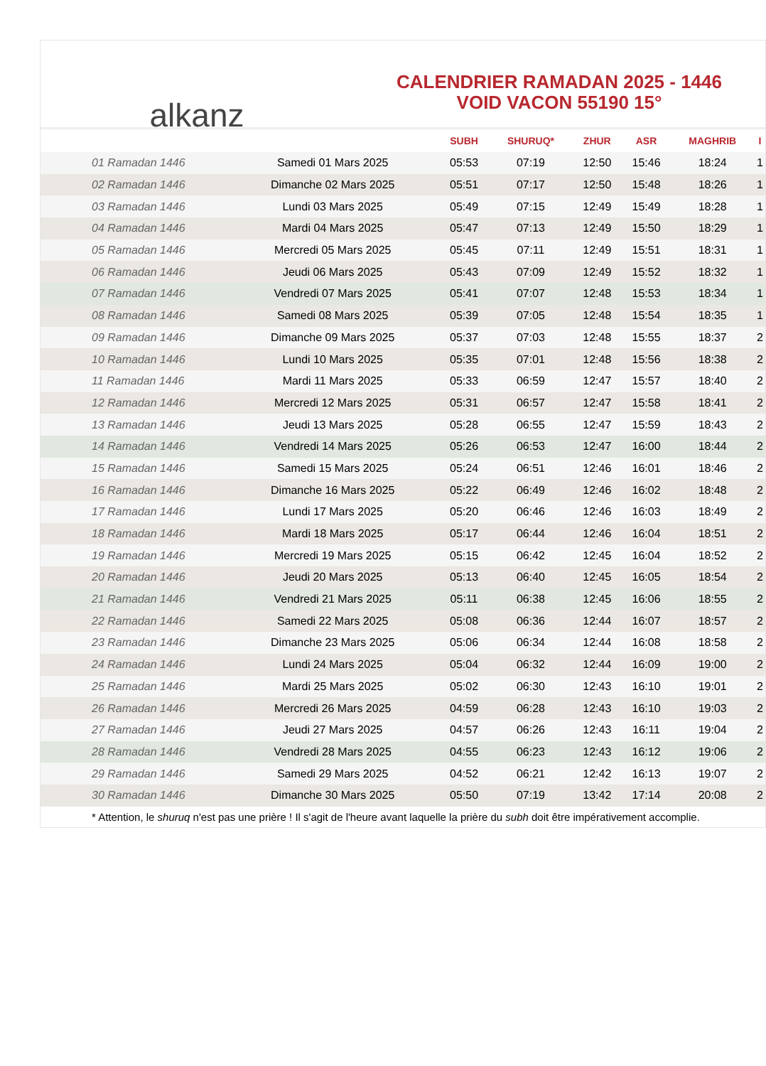alkanz
CALENDRIER RAMADAN 2025 - 1446
VOID VACON 55190 15°
| | | SUBH | SHURUQ* | ZHUR | ASR | MAGHRIB | I |
| --- | --- | --- | --- | --- | --- | --- | --- |
| 01 Ramadan 1446 | Samedi 01 Mars 2025 | 05:53 | 07:19 | 12:50 | 15:46 | 18:24 | 1 |
| 02 Ramadan 1446 | Dimanche 02 Mars 2025 | 05:51 | 07:17 | 12:50 | 15:48 | 18:26 | 1 |
| 03 Ramadan 1446 | Lundi 03 Mars 2025 | 05:49 | 07:15 | 12:49 | 15:49 | 18:28 | 1 |
| 04 Ramadan 1446 | Mardi 04 Mars 2025 | 05:47 | 07:13 | 12:49 | 15:50 | 18:29 | 1 |
| 05 Ramadan 1446 | Mercredi 05 Mars 2025 | 05:45 | 07:11 | 12:49 | 15:51 | 18:31 | 1 |
| 06 Ramadan 1446 | Jeudi 06 Mars 2025 | 05:43 | 07:09 | 12:49 | 15:52 | 18:32 | 1 |
| 07 Ramadan 1446 | Vendredi 07 Mars 2025 | 05:41 | 07:07 | 12:48 | 15:53 | 18:34 | 1 |
| 08 Ramadan 1446 | Samedi 08 Mars 2025 | 05:39 | 07:05 | 12:48 | 15:54 | 18:35 | 1 |
| 09 Ramadan 1446 | Dimanche 09 Mars 2025 | 05:37 | 07:03 | 12:48 | 15:55 | 18:37 | 2 |
| 10 Ramadan 1446 | Lundi 10 Mars 2025 | 05:35 | 07:01 | 12:48 | 15:56 | 18:38 | 2 |
| 11 Ramadan 1446 | Mardi 11 Mars 2025 | 05:33 | 06:59 | 12:47 | 15:57 | 18:40 | 2 |
| 12 Ramadan 1446 | Mercredi 12 Mars 2025 | 05:31 | 06:57 | 12:47 | 15:58 | 18:41 | 2 |
| 13 Ramadan 1446 | Jeudi 13 Mars 2025 | 05:28 | 06:55 | 12:47 | 15:59 | 18:43 | 2 |
| 14 Ramadan 1446 | Vendredi 14 Mars 2025 | 05:26 | 06:53 | 12:47 | 16:00 | 18:44 | 2 |
| 15 Ramadan 1446 | Samedi 15 Mars 2025 | 05:24 | 06:51 | 12:46 | 16:01 | 18:46 | 2 |
| 16 Ramadan 1446 | Dimanche 16 Mars 2025 | 05:22 | 06:49 | 12:46 | 16:02 | 18:48 | 2 |
| 17 Ramadan 1446 | Lundi 17 Mars 2025 | 05:20 | 06:46 | 12:46 | 16:03 | 18:49 | 2 |
| 18 Ramadan 1446 | Mardi 18 Mars 2025 | 05:17 | 06:44 | 12:46 | 16:04 | 18:51 | 2 |
| 19 Ramadan 1446 | Mercredi 19 Mars 2025 | 05:15 | 06:42 | 12:45 | 16:04 | 18:52 | 2 |
| 20 Ramadan 1446 | Jeudi 20 Mars 2025 | 05:13 | 06:40 | 12:45 | 16:05 | 18:54 | 2 |
| 21 Ramadan 1446 | Vendredi 21 Mars 2025 | 05:11 | 06:38 | 12:45 | 16:06 | 18:55 | 2 |
| 22 Ramadan 1446 | Samedi 22 Mars 2025 | 05:08 | 06:36 | 12:44 | 16:07 | 18:57 | 2 |
| 23 Ramadan 1446 | Dimanche 23 Mars 2025 | 05:06 | 06:34 | 12:44 | 16:08 | 18:58 | 2 |
| 24 Ramadan 1446 | Lundi 24 Mars 2025 | 05:04 | 06:32 | 12:44 | 16:09 | 19:00 | 2 |
| 25 Ramadan 1446 | Mardi 25 Mars 2025 | 05:02 | 06:30 | 12:43 | 16:10 | 19:01 | 2 |
| 26 Ramadan 1446 | Mercredi 26 Mars 2025 | 04:59 | 06:28 | 12:43 | 16:10 | 19:03 | 2 |
| 27 Ramadan 1446 | Jeudi 27 Mars 2025 | 04:57 | 06:26 | 12:43 | 16:11 | 19:04 | 2 |
| 28 Ramadan 1446 | Vendredi 28 Mars 2025 | 04:55 | 06:23 | 12:43 | 16:12 | 19:06 | 2 |
| 29 Ramadan 1446 | Samedi 29 Mars 2025 | 04:52 | 06:21 | 12:42 | 16:13 | 19:07 | 2 |
| 30 Ramadan 1446 | Dimanche 30 Mars 2025 | 05:50 | 07:19 | 13:42 | 17:14 | 20:08 | 2 |
* Attention, le shuruq n'est pas une prière ! Il s'agit de l'heure avant laquelle la prière du subh doit être impérativement accomplie.